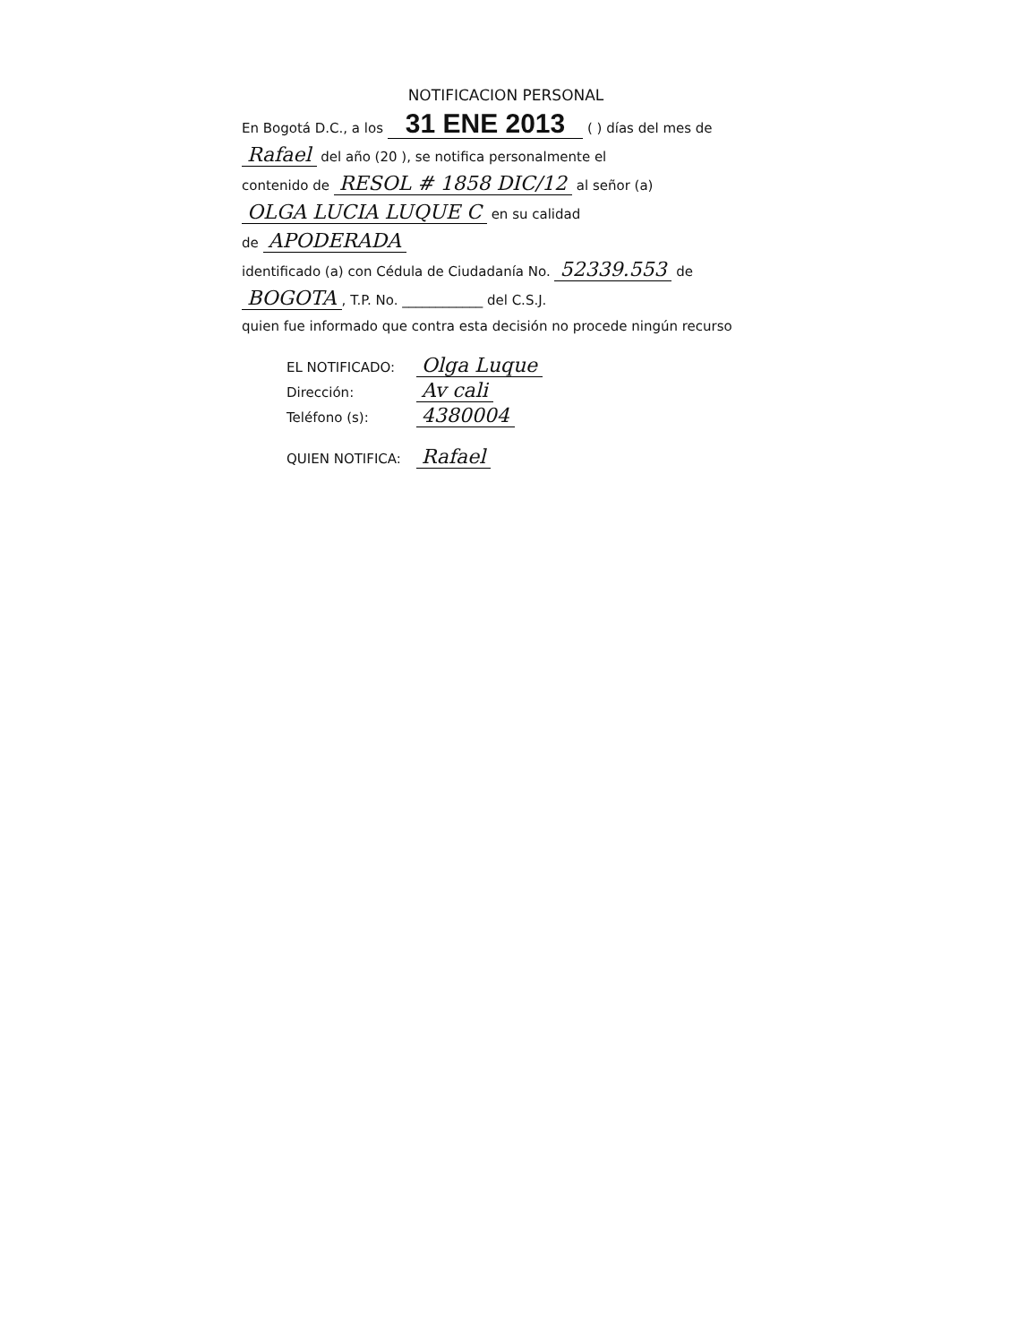NOTIFICACION PERSONAL
En Bogotá D.C., a los 31 ENE 2013 ( ) días del mes de
Rafael del año (20 ), se notifica personalmente el
contenido de RESOL # 1858 DIC/12 al señor (a)
OLGA LUCIA LUQUE C en su calidad
de APODERADA
identificado (a) con Cédula de Ciudadanía No. 52339.553 de
BOGOTA, T.P. No. ____________ del C.S.J.
quien fue informado que contra esta decisión no procede ningún recurso
EL NOTIFICADO: Olga Luque
Dirección: Av cali
Teléfono (s): 4380004
QUIEN NOTIFICA: Rafael